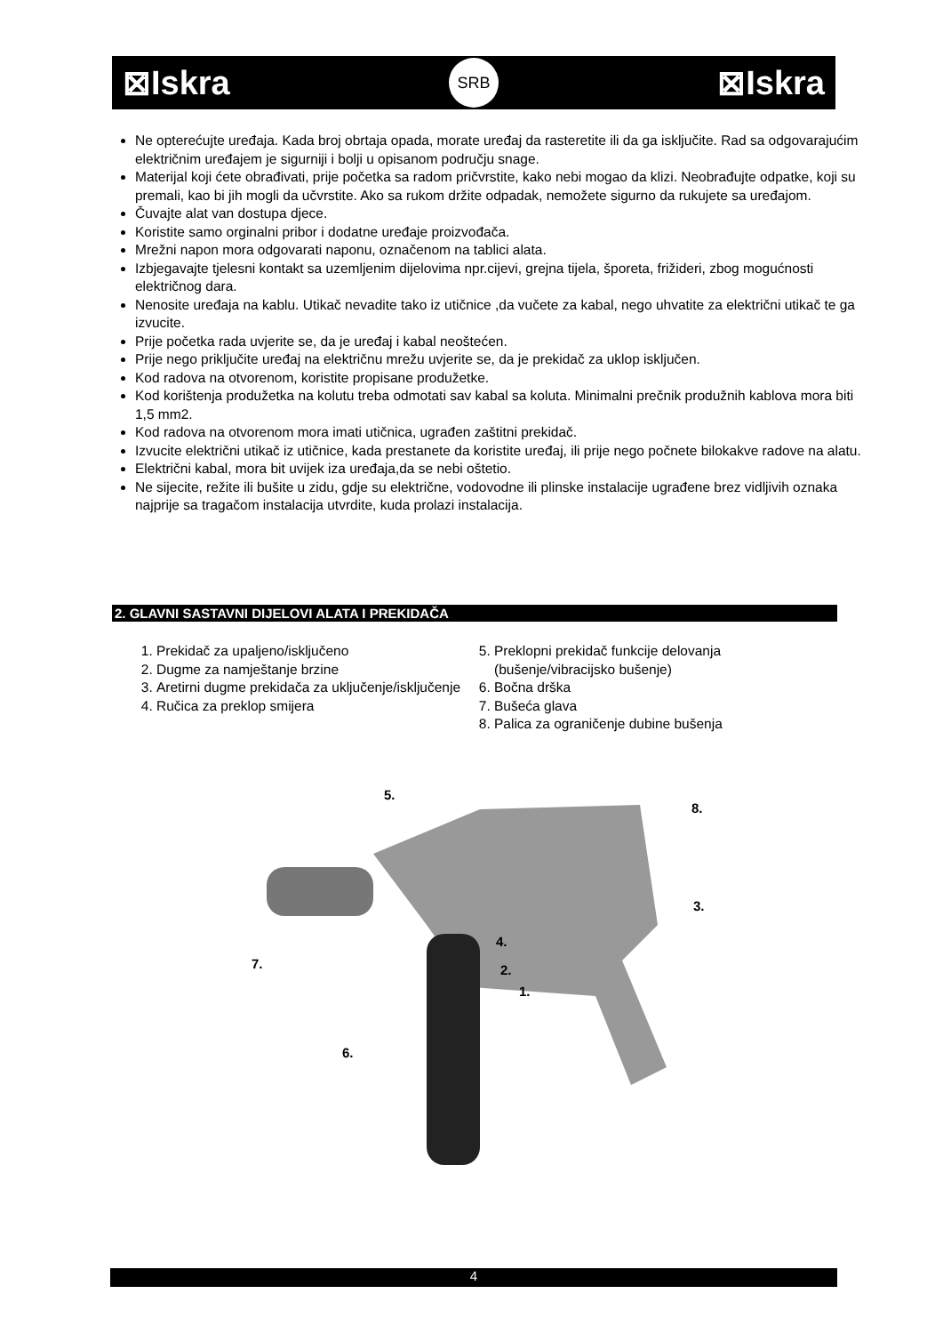⊠Iskra SRB ⊠Iskra
Ne opterećujte uređaja. Kada broj obrtaja opada, morate uređaj da rasteretite ili da ga isključite. Rad sa odgovarajućim električnim uređajem je sigurniji i bolji u opisanom području snage.
Materijal koji ćete obrađivati, prije početka sa radom pričvrstite, kako nebi mogao da klizi. Neobrađujte odpatke, koji su premali, kao bi jih mogli da učvrstite. Ako sa rukom držite odpadak, nemožete sigurno da rukujete sa uređajom.
Čuvajte alat van dostupa djece.
Koristite samo orginalni pribor i dodatne uređaje proizvođača.
Mrežni napon mora odgovarati naponu, označenom na tablici alata.
Izbjegavajte tjelesni kontakt sa uzemljenim dijelovima npr.cijevi, grejna tijela, šporeta, frižideri, zbog mogućnosti električnog dara.
Nenosite uređaja na kablu. Utikač nevadite tako iz utičnice ,da vučete za kabal, nego uhvatite za električni utikač te ga izvucite.
Prije početka rada uvjerite se, da je uređaj i kabal neoštećen.
Prije nego priključite uređaj na električnu mrežu uvjerite se, da je prekidač za uklop isključen.
Kod radova na otvorenom, koristite propisane produžetke.
Kod korištenja produžetka na kolutu treba odmotati sav kabal sa koluta. Minimalni prečnik produžnih kablova mora biti 1,5 mm2.
Kod radova na otvorenom mora imati utičnica, ugrađen zaštitni prekidač.
Izvucite električni utikač iz utičnice, kada prestanete da koristite uređaj, ili prije nego počnete bilokakve radove na alatu.
Električni kabal, mora bit uvijek iza uređaja,da se nebi oštetio.
Ne sijecite, režite ili bušite u zidu, gdje su električne, vodovodne ili plinske instalacije ugrađene brez vidljivih oznaka najprije sa tragačom instalacija utvrdite, kuda prolazi instalacija.
2. GLAVNI SASTAVNI DIJELOVI ALATA I PREKIDAČA
1. Prekidač za upaljeno/isključeno
2. Dugme za namještanje brzine
3. Aretirni dugme prekidača za uključenje/isključenje
4. Ručica za preklop smijera
5. Preklopni prekidač funkcije delovanja (bušenje/vibracijsko bušenje)
6. Bočna drška
7. Bušeća glava
8. Palica za ograničenje dubine bušenja
5.
8.
3.
7.
4.
2.
1.
6.
4